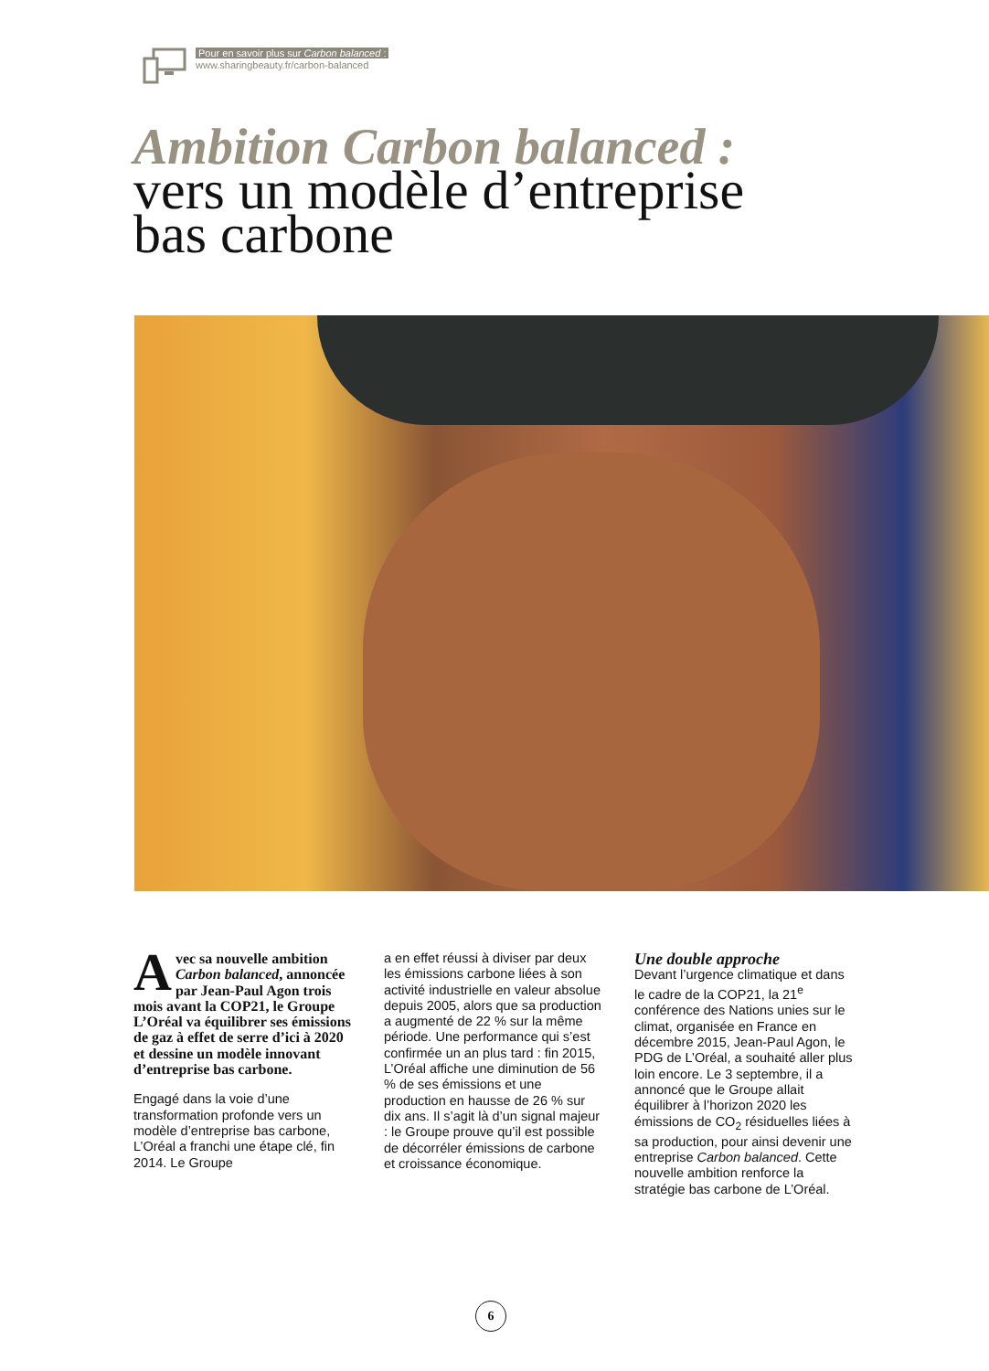Pour en savoir plus sur Carbon balanced :
www.sharingbeauty.fr/carbon-balanced
Ambition Carbon balanced :
vers un modèle d’entreprise
bas carbone
Avec sa nouvelle ambition Carbon balanced, annoncée par Jean-Paul Agon trois mois avant la COP21, le Groupe L’Oréal va équilibrer ses émissions de gaz à effet de serre d’ici à 2020 et dessine un modèle innovant d’entreprise bas carbone.
Engagé dans la voie d’une transformation profonde vers un modèle d’entreprise bas carbone, L’Oréal a franchi une étape clé, fin 2014. Le Groupe
a en effet réussi à diviser par deux les émissions carbone liées à son activité industrielle en valeur absolue depuis 2005, alors que sa production a augmenté de 22 % sur la même période. Une performance qui s’est confirmée un an plus tard : fin 2015, L’Oréal affiche une diminution de 56 % de ses émissions et une production en hausse de 26 % sur dix ans. Il s’agit là d’un signal majeur : le Groupe prouve qu’il est possible de décorréler émissions de carbone et croissance économique.
Une double approche
Devant l’urgence climatique et dans le cadre de la COP21, la 21<sup>e</sup> conférence des Nations unies sur le climat, organisée en France en décembre 2015, Jean-Paul Agon, le PDG de L’Oréal, a souhaité aller plus loin encore. Le 3 septembre, il a annoncé que le Groupe allait équilibrer à l’horizon 2020 les émissions de CO<sub>2</sub> résiduelles liées à sa production, pour ainsi devenir une entreprise Carbon balanced. Cette nouvelle ambition renforce la stratégie bas carbone de L’Oréal.
6